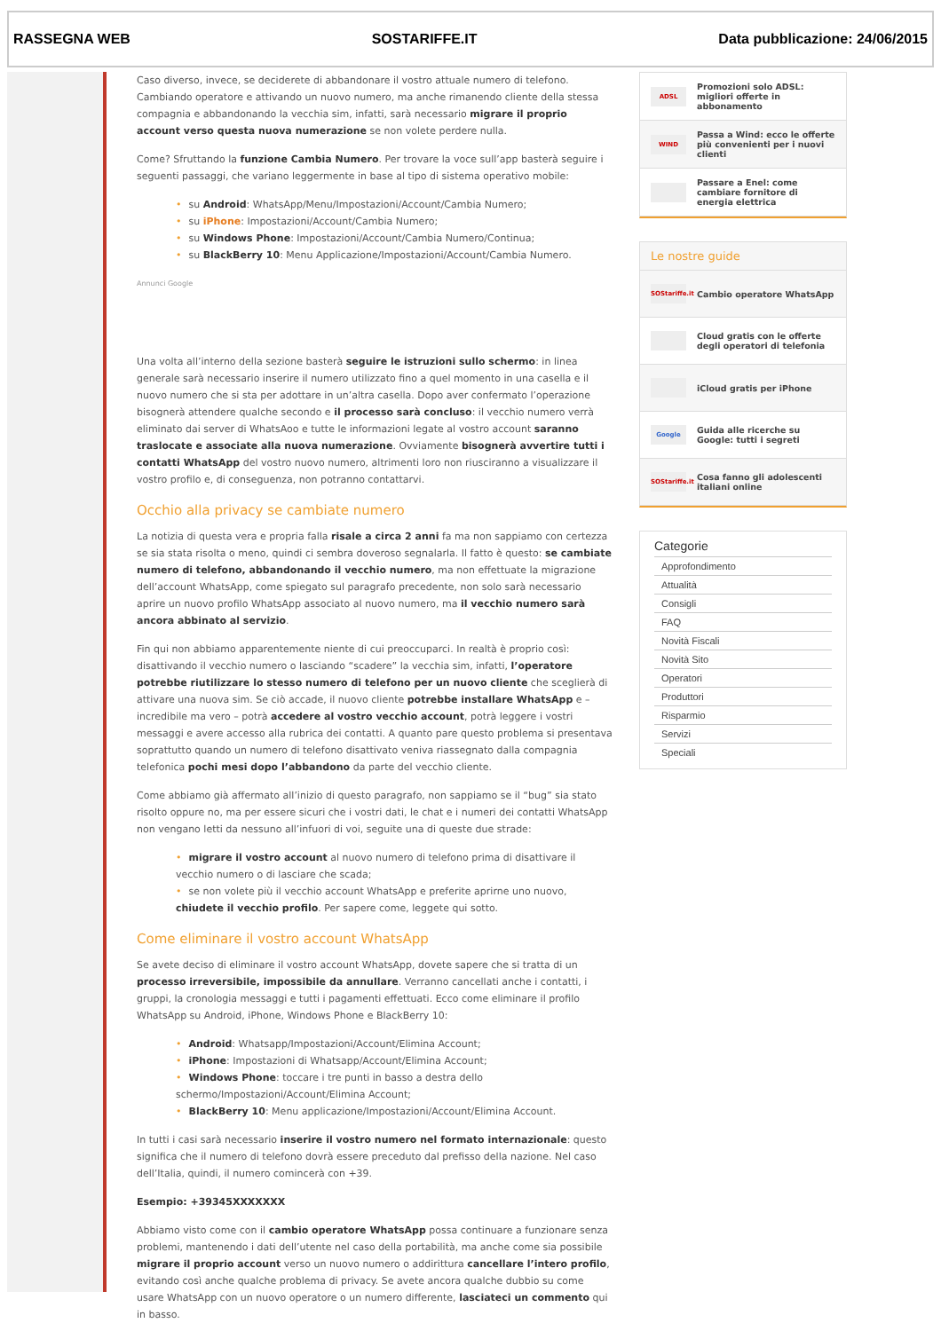RASSEGNA WEB SOSTARIFFE.IT Data pubblicazione: 24/06/2015
Caso diverso, invece, se deciderete di abbandonare il vostro attuale numero di telefono. Cambiando operatore e attivando un nuovo numero, ma anche rimanendo cliente della stessa compagnia e abbandonando la vecchia sim, infatti, sarà necessario migrare il proprio account verso questa nuova numerazione se non volete perdere nulla.
Come? Sfruttando la funzione Cambia Numero. Per trovare la voce sull’app basterà seguire i seguenti passaggi, che variano leggermente in base al tipo di sistema operativo mobile:
• su Android: WhatsApp/Menu/Impostazioni/Account/Cambia Numero;
• su iPhone: Impostazioni/Account/Cambia Numero;
• su Windows Phone: Impostazioni/Account/Cambia Numero/Continua;
• su BlackBerry 10: Menu Applicazione/Impostazioni/Account/Cambia Numero.
Annunci Google
Una volta all’interno della sezione basterà seguire le istruzioni sullo schermo: in linea generale sarà necessario inserire il numero utilizzato fino a quel momento in una casella e il nuovo numero che si sta per adottare in un’altra casella. Dopo aver confermato l’operazione bisognerà attendere qualche secondo e il processo sarà concluso: il vecchio numero verrà eliminato dai server di WhatsAoo e tutte le informazioni legate al vostro account saranno traslocate e associate alla nuova numerazione. Ovviamente bisognerà avvertire tutti i contatti WhatsApp del vostro nuovo numero, altrimenti loro non riusciranno a visualizzare il vostro profilo e, di conseguenza, non potranno contattarvi.
Occhio alla privacy se cambiate numero
La notizia di questa vera e propria falla risale a circa 2 anni fa ma non sappiamo con certezza se sia stata risolta o meno, quindi ci sembra doveroso segnalarla. Il fatto è questo: se cambiate numero di telefono, abbandonando il vecchio numero, ma non effettuate la migrazione dell’account WhatsApp, come spiegato sul paragrafo precedente, non solo sarà necessario aprire un nuovo profilo WhatsApp associato al nuovo numero, ma il vecchio numero sarà ancora abbinato al servizio.
Fin qui non abbiamo apparentemente niente di cui preoccuparci. In realtà è proprio così: disattivando il vecchio numero o lasciando “scadere” la vecchia sim, infatti, l’operatore potrebbe riutilizzare lo stesso numero di telefono per un nuovo cliente che sceglierà di attivare una nuova sim. Se ciò accade, il nuovo cliente potrebbe installare WhatsApp e – incredibile ma vero – potrà accedere al vostro vecchio account, potrà leggere i vostri messaggi e avere accesso alla rubrica dei contatti. A quanto pare questo problema si presentava soprattutto quando un numero di telefono disattivato veniva riassegnato dalla compagnia telefonica pochi mesi dopo l’abbandono da parte del vecchio cliente.
Come abbiamo già affermato all’inizio di questo paragrafo, non sappiamo se il “bug” sia stato risolto oppure no, ma per essere sicuri che i vostri dati, le chat e i numeri dei contatti WhatsApp non vengano letti da nessuno all’infuori di voi, seguite una di queste due strade:
• migrare il vostro account al nuovo numero di telefono prima di disattivare il vecchio numero o di lasciare che scada;
• se non volete più il vecchio account WhatsApp e preferite aprirne uno nuovo, chiudete il vecchio profilo. Per sapere come, leggete qui sotto.
Come eliminare il vostro account WhatsApp
Se avete deciso di eliminare il vostro account WhatsApp, dovete sapere che si tratta di un processo irreversibile, impossibile da annullare. Verranno cancellati anche i contatti, i gruppi, la cronologia messaggi e tutti i pagamenti effettuati. Ecco come eliminare il profilo WhatsApp su Android, iPhone, Windows Phone e BlackBerry 10:
• Android: Whatsapp/Impostazioni/Account/Elimina Account;
• iPhone: Impostazioni di Whatsapp/Account/Elimina Account;
• Windows Phone: toccare i tre punti in basso a destra dello schermo/Impostazioni/Account/Elimina Account;
• BlackBerry 10: Menu applicazione/Impostazioni/Account/Elimina Account.
In tutti i casi sarà necessario inserire il vostro numero nel formato internazionale: questo significa che il numero di telefono dovrà essere preceduto dal prefisso della nazione. Nel caso dell’Italia, quindi, il numero comincerà con +39.
Esempio: +39345XXXXXXX
Abbiamo visto come con il cambio operatore WhatsApp possa continuare a funzionare senza problemi, mantenendo i dati dell’utente nel caso della portabilità, ma anche come sia possibile migrare il proprio account verso un nuovo numero o addirittura cancellare l’intero profilo, evitando così anche qualche problema di privacy. Se avete ancora qualche dubbio su come usare WhatsApp con un nuovo operatore o un numero differente, lasciateci un commento qui in basso.
ADSL Promozioni solo ADSL: migliori offerte in abbonamento
WIND Passa a Wind: ecco le offerte più convenienti per i nuovi clienti
Passare a Enel: come cambiare fornitore di energia elettrica
Le nostre guide
SOStariffe.it Cambio operatore WhatsApp
Cloud gratis con le offerte degli operatori di telefonia
iCloud gratis per iPhone
Google Guida alle ricerche su Google: tutti i segreti
SOStariffe.it Cosa fanno gli adolescenti italiani online
Categorie
Approfondimento
Attualità
Consigli
FAQ
Novità Fiscali
Novità Sito
Operatori
Produttori
Risparmio
Servizi
Speciali